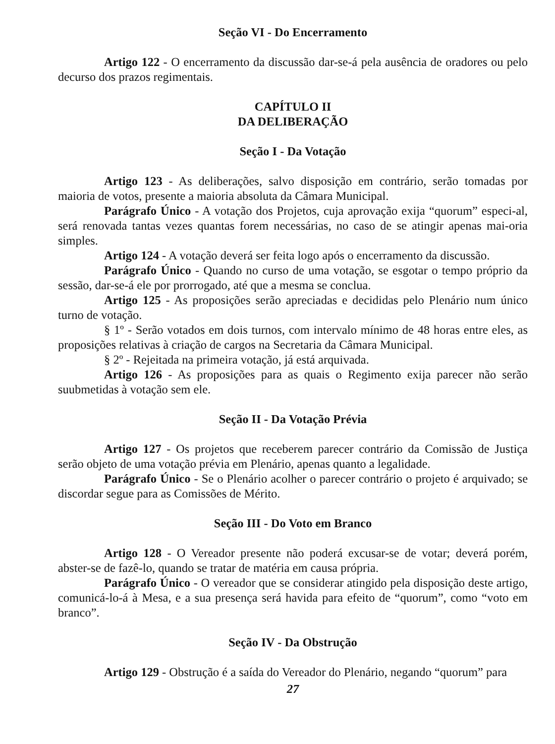Seção VI - Do Encerramento
Artigo 122 - O encerramento da discussão dar-se-á pela ausência de oradores ou pelo decurso dos prazos regimentais.
CAPÍTULO II
DA DELIBERAÇÃO
Seção I - Da Votação
Artigo 123 - As deliberações, salvo disposição em contrário, serão tomadas por maioria de votos, presente a maioria absoluta da Câmara Municipal.
Parágrafo Único - A votação dos Projetos, cuja aprovação exija “quorum” especi-al, será renovada tantas vezes quantas forem necessárias, no caso de se atingir apenas mai-oria simples.
Artigo 124 - A votação deverá ser feita logo após o encerramento da discussão.
Parágrafo Único - Quando no curso de uma votação, se esgotar o tempo próprio da sessão, dar-se-á ele por prorrogado, até que a mesma se conclua.
Artigo 125 - As proposições serão apreciadas e decididas pelo Plenário num único turno de votação.
§ 1º - Serão votados em dois turnos, com intervalo mínimo de 48 horas entre eles, as proposições relativas à criação de cargos na Secretaria da Câmara Municipal.
§ 2º - Rejeitada na primeira votação, já está arquivada.
Artigo 126 - As proposições para as quais o Regimento exija parecer não serão suubmetidas à votação sem ele.
Seção II - Da Votação Prévia
Artigo 127 - Os projetos que receberem parecer contrário da Comissão de Justiça serão objeto de uma votação prévia em Plenário, apenas quanto a legalidade.
Parágrafo Único - Se o Plenário acolher o parecer contrário o projeto é arquivado; se discordar segue para as Comissões de Mérito.
Seção III - Do Voto em Branco
Artigo 128 - O Vereador presente não poderá excusar-se de votar; deverá porém, abster-se de fazê-lo, quando se tratar de matéria em causa própria.
Parágrafo Único - O vereador que se considerar atingido pela disposição deste artigo, comunicá-lo-á à Mesa, e a sua presença será havida para efeito de “quorum”, como “voto em branco”.
Seção IV - Da Obstrução
Artigo 129 - Obstrução é a saída do Vereador do Plenário, negando “quorum” para
27